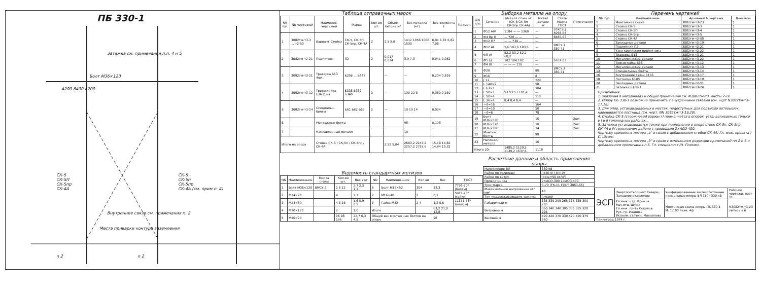ПБ 330-1
Затяжка см. примечания п.п. 4 и 5
Болт М36×120
4200 8400 4200
СК-5
СК-5П
СК-5пр
СК-4А
СК-5
СК-5п
СК-5пр
СК-4А (см. прим п. 4)
Внутренние связи см. примечания п. 2
Места приварки контура заземления
п 2 п 2
Таблица отправочных марок
| NN п/п. | NN чертежей | Наименов. чертежей | Марка | Кол-во шт. | Объем бетона м³ | Вес металла (кг) | Вес элемента т | Примеч. |
| --- | --- | --- | --- | --- | --- | --- | --- | --- |
| 1 | 3082тм-т3-3 ... т2-50 | Вариант Стойка | СК-5, СК-5П, СК-5пр, СК-4А | 2 | 2,5 5,0 | 1412 1056 1066 1530 | 6,94 6,81 6,82 7,06 | |
| 2 | 3082тм-т2-21 | Подпятник | П2 | 2 | 0,017 0,034 | 3,9 7,8 | 0,041 0,082 | |
| 3 | 3082тм-т3-21 | Траверса Б13 4шт. | Б256 ... Б343 | | — | — | 0,204 0,816 | |
| 4 | 3082тм-т3-12 | Тросостойка Б36 2 шт. | Б338 Б339 Б340 | 2 | — | 130 22 8 | 0,080 0,160 | |
| 5 | 3082тм-т3-14 | Специальн. болты | Б61 Б62 Б65 | 2 | — | 10 10 14 | 0,034 | |
| 6 | | Монтажные болты | | | | 98 | 0,108 | |
| 7 | | Наплавленный металл | | | | 10 | | |
| Итого на опору | | Стойка СК-5 / СК-5п / СК-5пр / СК-4А | | | 2,52 5,04 | 2603,2 2247,2 2257,2 2755,6 | 15,18 14,82 14,84 15,32 | |
Выборка металла на опору
| NN п/п. | Сечение | Металл стоек кг (СК-5 СК-5п СК-5пр СК-4А) | Метал детали кг | Сталь Марка ГОСТ | Примечания |
| --- | --- | --- | --- | --- | --- |
| 1 | Ф12 AIV | 1184 — — 1360 | — | 20ХГ2Ц 5058-65 | |
| 2 | Ф4 Вр II | — 720 — — | — | 8480-63 | |
| 3 | Ф12 П7 | — — 730 — | — | | |
| 4 | Ф12 AI | 5,6 193,6 193,6 | — | ВМСт.3 380-71 | |
| 5 | Ф8 AI | 52,2 50,2 52,2 60,2 | — | | |
| 6 | Ф5 БI | 182 104 102 | — | 6767-53 | |
| 7 | Ф4 ВI | — — — 116 | — | | |
| 8 | Ф20 | | 80 | ВМСт.3 380-71 | |
| 9 | Ф16 | | 8 | | |
| 10 | [ 12 | | 122 | | |
| 11 | L 140×9 | | 58 | | |
| 12 | L 63×5 | | 304 | | |
| 13 | L 50×5 | 53 53 53 101,4 | — | | |
| 14 | L 50×4 | | 112 | | |
| 15 | L 36×4 | 8,4 8,4 8,4 | — | | |
| 16 | —δ=16 | | 164 | | |
| 17 | —δ=10 | | 50 | | |
| 18 | —δ=6 | | 78 | | |
| 19 | Болт М36×530 | | 10 | | 2шт. |
| 20 | М36×570 | | 10 | | 2шт. |
| 21 | М36×580 | | 14 | | 2шт. |
| 22 | Монтаж. болты | | 98 | | |
| 23 | Наплавл. металл | | 10 | | |
| Итого 20: | | 1485,2 1129,2 1139,2 1637,6 | 1118 | | |
Перечень чертежей
| NN п/п. | Наименование | Архивный N чертежа | К-во л-ов |
| --- | --- | --- | --- |
| 1 | Монтажная схема | 3082тм-т3-23 | 1 |
| 2 | Стойка СК-5 | 3082тм-т3-3 | 1 |
| 3 | Стойка СК-5П | 3082тм-т3-4 | 1 |
| 4 | Стойка СК-5пр | 3082тм-т3-5 | 1 |
| 5 | Стойка СК-4А | 3082тм-т2-50 | 1 |
| 6 | Закладные детали | 3082тм-т2-19 | 1 |
| 7 | Подпятник П2 | 3082тм-т2-21 | 1 |
| 8 | Узел крепления подпятника | 3082тм-т2-22 | 1 |
| 9 | Траверса Б13 | 3082тм-т3-21 | 1 |
| 10 | Металлические детали | 3082тм-т3-22 | 1 |
| 11 | Тросостойка Б36 | 3082тм-т3-12 | 1 |
| 12 | Металлические детали | 3082тм-т3-13 | 1 |
| 13 | Специальные болты | 3082тм-т3-14 | 1 |
| 16 | Внутренние связи Б103 | 3082тм-т3-17 | 1 |
| 18 | Лестница Б105 | 3082тм-т3-19 | 1 |
| 20 | Закладные детали | 3082тм-т2-51 | 1 |
| 21 | Затяжка Б108-1 | 3082тм-т3-24 | 1 |
Примечания:
1. Указания о материалах и общие примечания см. N3082тм-т3, листы 7÷9.
2. Опору ПБ 330-1 возможно применять с внутренними связями (см. черт N3082тм-т3-17,18).
3. Для опор, устанавливаемых в местах, недоступных для подъезда автовышек, навешивается лестница (см. черт. NN 3082тм-т3-19,20).
4. Стойка СК-5 (стержневой вариант) применяется в опорах, устанавливаемых только в I и II гололедных районах...
5. Затяжка устанавливается также при применении в опоре стоек СК-5п, СК-5пр, СК-4А в IV гололедном районе с проводами 2×АСО-400.
Чертежу присвоена литера „а" в связи с добавлением стойки СК-4А. Гл. инж. проекта /С. Штин/.
Чертежу присвоена литера „б" в связи с изменением редакции примечаний пп 2 и 3 и добавлением примечания п.5. Гл. специалист /Н. Плохих/.
Ведомость стандартных метизов
| NN | Наименование | Марка стали | Кол-во шт. | Вес в кг | NN | Наименование | Кол-во | Вес | ГОСТ |
| --- | --- | --- | --- | --- | --- | --- | --- | --- | --- |
| 1 | Болт М36×120 | ВМСт.3 | 2 6 12 | 2,7 2,3 1,3 | 6 | Болт М16×50 | 304 | 33,3 | 7798-70* (болты) |
| 2 | М24×90 | | 4 | 1,7 | 7 | М16×40 | 2 | 0,2 | 5915-70* (гайки) |
| 3 | М24×80 | | 4 8 16 | 1,6 0,9 0,5 | 8 | Гайка М42 | 2 4 | 1,2 0,6 | 11371-68* (шайбы) |
| 4 | М20×170 | | 2 | 1,0 | Итого | | | 63,2 21,0 13,8 | |
| 5 | М20×70 | | 96 98 196 | 22,7 6,3 4,5 | Общий вес монтажных болтов на опору | | | 98 | |
Расчетные данные и область применения опоры
| Напряжение ВЛ | 330 кВ |
| Район по гололеду | I II III IV I II III IV |
| Район по ветру | III (q₀=50 кг/м²) |
| Провод марка | 2×АСО-300 2×АСО-400 |
| Трос марка | С-70 (ТК-11 ГОСТ 3063-66) |
| Максимальное напряжение кг/мм² | 40 |
| Тип поддерживающего зажима | Глухой |
| Габаритный м | 335 335 295 265 335 335 300 285 |
| Ветровой м | 360 340 340 395 335 335 320 295 |
| Весовой м | 420 420 370 330 420 420 375 350 |
| ЭСП | Энергосетьпроект Северо-Западное отделение | Унифицированные железобетонные нормальные опоры ВЛ 110÷330 кВ | Рабочие чертежи, лист 11 |
| | Гл.инж. отд. Крюков Нач.отд. Штин Гл.инж. пр-та Соколов Рук. гр. Иванова Исполн. ст.техн. Михайлова | Монтажная схема опоры ПБ 330-1 М. 1:100 Разм. 4ф | N3082тм-т3-23 литера а б |
| Ленинград 1974 г. | | | |